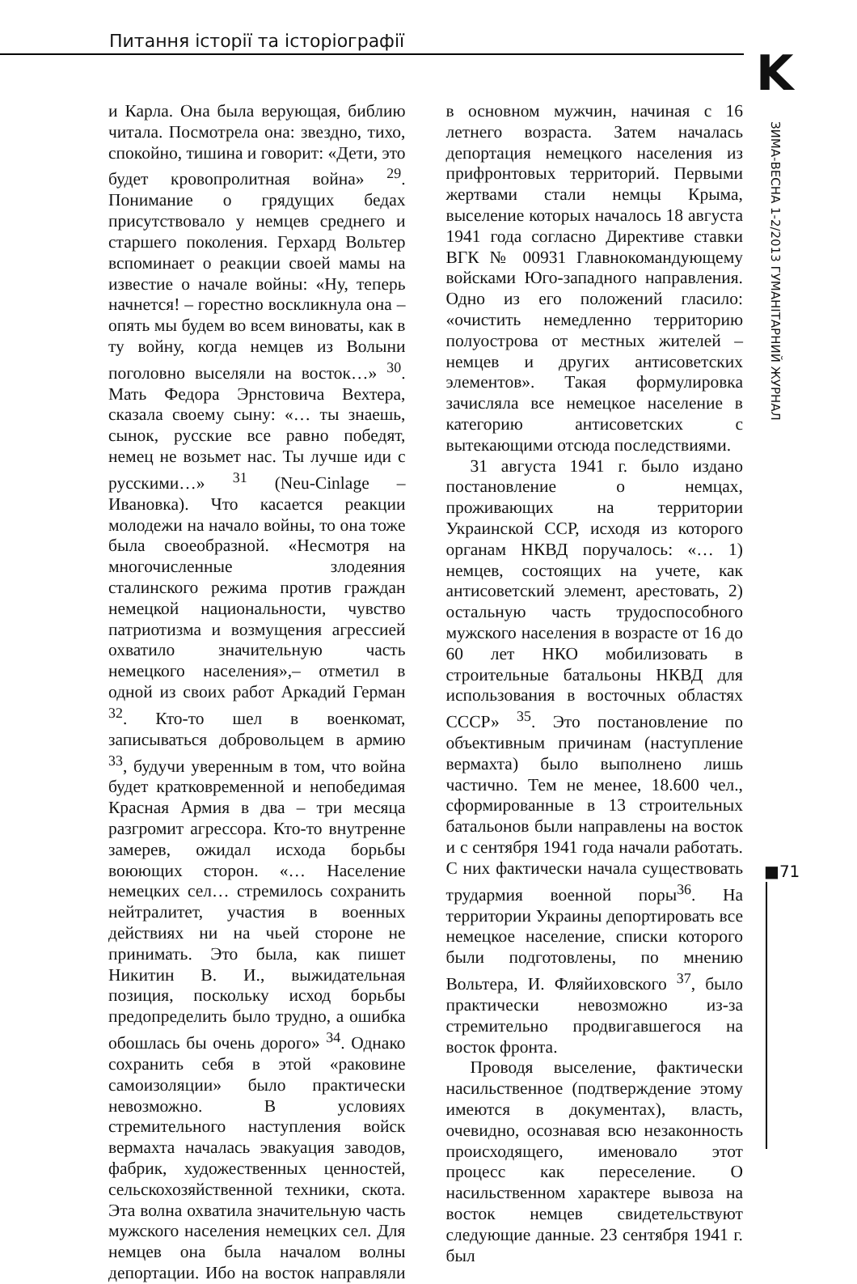Питання історії та історіографії
K
ЗИМА-ВЕСНА 1-2/2013 ГУМАНІТАРНИЙ ЖУРНАЛ
■71
и Карла. Она была верующая, библию читала. Посмотрела она: звездно, тихо, спокойно, тишина и говорит: «Дети, это будет кровопролитная война» <sup>29</sup>. Понимание о грядущих бедах присутствовало у немцев среднего и старшего поколения. Герхард Вольтер вспоминает о реакции своей мамы на известие о начале войны: «Ну, теперь начнется! – горестно воскликнула она – опять мы будем во всем виноваты, как в ту войну, когда немцев из Волыни поголовно выселяли на восток…» <sup>30</sup>. Мать Федора Эрнстовича Вехтера, сказала своему сыну: «… ты знаешь, сынок, русские все равно победят, немец не возьмет нас. Ты лучше иди с русскими…» <sup>31</sup> (Neu-Cinlage – Ивановка). Что касается реакции молодежи на начало войны, то она тоже была своеобразной. «Несмотря на многочисленные злодеяния сталинского режима против граждан немецкой национальности, чувство патриотизма и возмущения агрессией охватило значительную часть немецкого населения»,– отметил в одной из своих работ Аркадий Герман <sup>32</sup>. Кто-то шел в военкомат, записываться добровольцем в армию <sup>33</sup>, будучи уверенным в том, что война будет кратковременной и непобедимая Красная Армия в два – три месяца разгромит агрессора. Кто-то внутренне замерев, ожидал исхода борьбы воюющих сторон. «… Население немецких сел… стремилось сохранить нейтралитет, участия в военных действиях ни на чьей стороне не принимать. Это была, как пишет Никитин В. И., выжидательная позиция, поскольку исход борьбы предопределить было трудно, а ошибка обошлась бы очень дорого» <sup>34</sup>. Однако сохранить себя в этой «раковине самоизоляции» было практически невозможно. В условиях стремительного наступления войск вермахта началась эвакуация заводов, фабрик, художественных ценностей, сельскохозяйственной техники, скота. Эта волна охватила значительную часть мужского населения немецких сел. Для немцев она была началом волны депортации. Ибо на восток направляли в основном мужчин, начиная с 16 летнего возраста. Затем началась депортация немецкого населения из прифронтовых территорий. Первыми жертвами стали немцы Крыма, выселение которых началось 18 августа 1941 года согласно Директиве ставки ВГК № 00931 Главнокомандующему войсками Юго-западного направления. Одно из его положений гласило: «очистить немедленно территорию полуострова от местных жителей – немцев и других антисоветских элементов». Такая формулировка зачисляла все немецкое население в категорию антисоветских с вытекающими отсюда последствиями.
31 августа 1941 г. было издано постановление о немцах, проживающих на территории Украинской ССР, исходя из которого органам НКВД поручалось: «… 1) немцев, состоящих на учете, как антисоветский элемент, арестовать, 2) остальную часть трудоспособного мужского населения в возрасте от 16 до 60 лет НКО мобилизовать в строительные батальоны НКВД для использования в восточных областях СССР» <sup>35</sup>. Это постановление по объективным причинам (наступление вермахта) было выполнено лишь частично. Тем не менее, 18.600 чел., сформированные в 13 строительных батальонов были направлены на восток и с сентября 1941 года начали работать. С них фактически начала существовать трудармия военной поры<sup>36</sup>. На территории Украины депортировать все немецкое население, списки которого были подготовлены, по мнению Вольтера, И. Фляйиховского <sup>37</sup>, было практически невозможно из-за стремительно продвигавшегося на восток фронта.
Проводя выселение, фактически насильственное (подтверждение этому имеются в документах), власть, очевидно, осознавая всю незаконность происходящего, именовало этот процесс как переселение. О насильственном характере вывоза на восток немцев свидетельствуют следующие данные. 23 сентября 1941 г. был